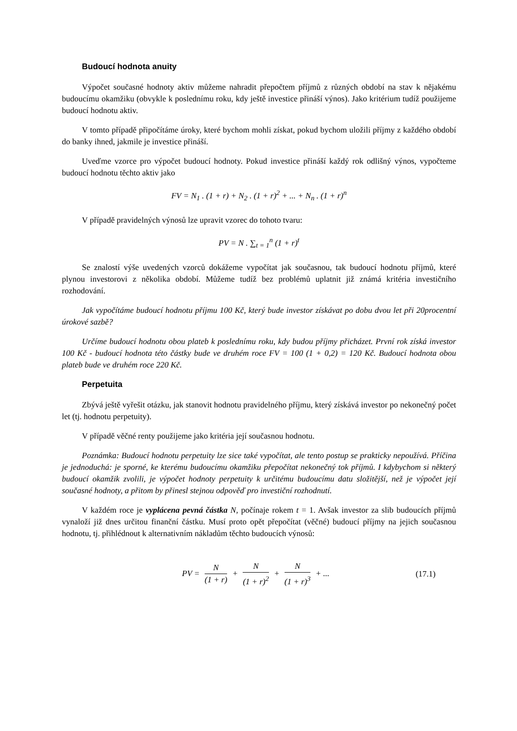Budoucí hodnota anuity
Výpočet současné hodnoty aktiv můžeme nahradit přepočtem příjmů z různých období na stav k nějakému budoucímu okamžiku (obvykle k poslednímu roku, kdy ještě investice přináší výnos). Jako kritérium tudíž použijeme budoucí hodnotu aktiv.
V tomto případě připočítáme úroky, které bychom mohli získat, pokud bychom uložili příjmy z každého období do banky ihned, jakmile je investice přináší.
Uveďme vzorce pro výpočet budoucí hodnoty. Pokud investice přináší každý rok odlišný výnos, vypočteme budoucí hodnotu těchto aktiv jako
FV = N<sub>1</sub> . (1 + r) + N<sub>2</sub> . (1 + r)<sup>2</sup> + ... + N<sub>n</sub> . (1 + r)<sup>n</sup>
V případě pravidelných výnosů lze upravit vzorec do tohoto tvaru:
PV = N . ∑<sub>t = 1</sub><sup>n</sup> (1 + r)<sup>t</sup>
Se znalostí výše uvedených vzorců dokážeme vypočítat jak současnou, tak budoucí hodnotu příjmů, které plynou investorovi z několika období. Můžeme tudíž bez problémů uplatnit již známá kritéria investičního rozhodování.
Jak vypočítáme budoucí hodnotu příjmu 100 Kč, který bude investor získávat po dobu dvou let při 20procentní úrokové sazbě?
Určíme budoucí hodnotu obou plateb k poslednímu roku, kdy budou příjmy přicházet. První rok získá investor 100 Kč - budoucí hodnota této částky bude ve druhém roce FV = 100 (1 + 0,2) = 120 Kč. Budoucí hodnota obou plateb bude ve druhém roce 220 Kč.
Perpetuita
Zbývá ještě vyřešit otázku, jak stanovit hodnotu pravidelného příjmu, který získává investor po nekonečný počet let (tj. hodnotu perpetuity).
V případě věčné renty použijeme jako kritéria její současnou hodnotu.
Poznámka: Budoucí hodnotu perpetuity lze sice také vypočítat, ale tento postup se prakticky nepoužívá. Příčina je jednoduchá: je sporné, ke kterému budoucímu okamžiku přepočítat nekonečný tok příjmů. I kdybychom si některý budoucí okamžik zvolili, je výpočet hodnoty perpetuity k určitému budoucímu datu složitější, než je výpočet její současné hodnoty, a přitom by přinesl stejnou odpověď pro investiční rozhodnutí.
V každém roce je vyplácena pevná částka N, počínaje rokem t = 1. Avšak investor za slib budoucích příjmů vynaloží již dnes určitou finanční částku. Musí proto opět přepočítat (věčné) budoucí příjmy na jejich současnou hodnotu, tj. přihlédnout k alternativním nákladům těchto budoucích výnosů:
| PV = N (1 + r) + N (1 + r)<sup>2</sup> + N (1 + r)<sup>3</sup> + ... | (17.1) |